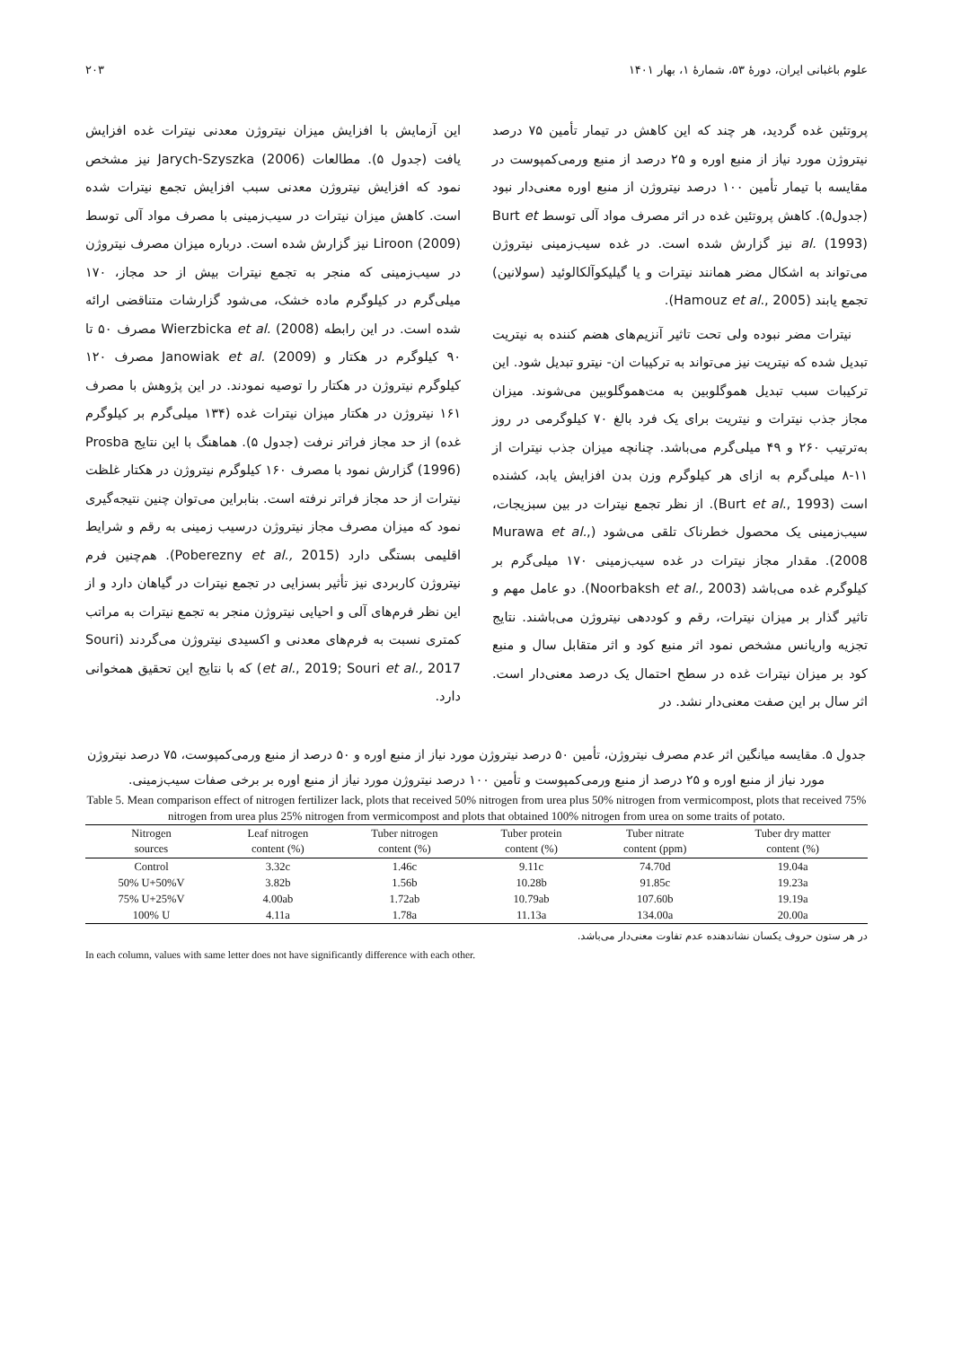علوم باغبانی ایران، دورهٔ ۵۳، شمارهٔ ۱، بهار ۱۴۰۱ ۲۰۳
پروتئین غده گردید، هر چند که این کاهش در تیمار تأمین ۷۵ درصد نیتروژن مورد نیاز از منبع اوره و ۲۵ درصد از منبع ورمی‌کمپوست در مقایسه با تیمار تأمین ۱۰۰ درصد نیتروژن از منبع اوره معنی‌دار نبود (جدول۵). کاهش پروتئین غده در اثر مصرف مواد آلی توسط Burt et al. (1993) نیز گزارش شده است. در غده سیب‌زمینی نیتروژن می‌تواند به اشکال مضر همانند نیترات و یا گیلیکوآلکالوئید (سولانین) تجمع یابند (Hamouz et al., 2005).
نیترات مضر نبوده ولی تحت تاثیر آنزیم‌های هضم کننده به نیتریت تبدیل شده که نیتریت نیز می‌تواند به ترکیبات ان- نیترو تبدیل شود. این ترکیبات سبب تبدیل هموگلوبین به مت‌هموگلوبین می‌شوند. میزان مجاز جذب نیترات و نیتریت برای یک فرد بالغ ۷۰ کیلوگرمی در روز به‌ترتیب ۲۶۰ و ۴۹ میلی‌گرم می‌باشد. چنانچه میزان جذب نیترات از ۱۱-۸ میلی‌گرم به ازای هر کیلوگرم وزن بدن افزایش یابد، کشنده است (Burt et al., 1993). از نظر تجمع نیترات در بین سبزیجات، سیب‌زمینی یک محصول خطرناک تلقی می‌شود (Murawa et al., 2008). مقدار مجاز نیترات در غده سیب‌زمینی ۱۷۰ میلی‌گرم بر کیلوگرم غده می‌باشد (Noorbaksh et al., 2003). دو عامل مهم و تاثیر گذار بر میزان نیترات، رقم و کوددهی نیتروژن می‌باشند. نتایج تجزیه واریانس مشخص نمود اثر منبع کود و اثر متقابل سال و منبع کود بر میزان نیترات غده در سطح احتمال یک درصد معنی‌دار است. اثر سال بر این صفت معنی‌دار نشد. در
این آزمایش با افزایش میزان نیتروژن معدنی نیترات غده افزایش یافت (جدول ۵). مطالعات Jarych-Szyszka (2006) نیز مشخص نمود که افزایش نیتروژن معدنی سبب افزایش تجمع نیترات شده است. کاهش میزان نیترات در سیب‌زمینی با مصرف مواد آلی توسط Liroon (2009) نیز گزارش شده است. درباره میزان مصرف نیتروژن در سیب‌زمینی که منجر به تجمع نیترات بیش از حد مجاز، ۱۷۰ میلی‌گرم در کیلوگرم ماده خشک، می‌شود گزارشات متناقضی ارائه شده است. در این رابطه Wierzbicka et al. (2008) مصرف ۵۰ تا ۹۰ کیلوگرم در هکتار و Janowiak et al. (2009) مصرف ۱۲۰ کیلوگرم نیتروژن در هکتار را توصیه نمودند. در این پژوهش با مصرف ۱۶۱ نیتروژن در هکتار میزان نیترات غده (۱۳۴ میلی‌گرم بر کیلوگرم غده) از حد مجاز فراتر نرفت (جدول ۵). هماهنگ با این نتایج Prosba (1996) گزارش نمود با مصرف ۱۶۰ کیلوگرم نیتروژن در هکتار غلظت نیترات از حد مجاز فراتر نرفته است. بنابراین می‌توان چنین نتیجه‌گیری نمود که میزان مصرف مجاز نیتروژن درسیب زمینی به رقم و شرایط اقلیمی بستگی دارد (Poberezny et al., 2015). هم‌چنین فرم نیتروژن کاربردی نیز تأثیر بسزایی در تجمع نیترات در گیاهان دارد و از این نظر فرم‌های آلی و احیایی نیتروژن منجر به تجمع نیترات به مراتب کمتری نسبت به فرم‌های معدنی و اکسیدی نیتروژن می‌گردند (Souri et al., 2019; Souri et al., 2017) که با نتایج این تحقیق همخوانی دارد.
جدول ۵. مقایسه میانگین اثر عدم مصرف نیتروژن، تأمین ۵۰ درصد نیتروژن مورد نیاز از منبع اوره و ۵۰ درصد از منبع ورمی‌کمپوست، ۷۵ درصد نیتروژن مورد نیاز از منبع اوره و ۲۵ درصد از منبع ورمی‌کمپوست و تأمین ۱۰۰ درصد نیتروژن مورد نیاز از منبع اوره بر برخی صفات سیب‌زمینی.
Table 5. Mean comparison effect of nitrogen fertilizer lack, plots that received 50% nitrogen from urea plus 50% nitrogen from vermicompost, plots that received 75% nitrogen from urea plus 25% nitrogen from vermicompost and plots that obtained 100% nitrogen from urea on some traits of potato.
| Nitrogen sources | Leaf nitrogen content (%) | Tuber nitrogen content (%) | Tuber protein content (%) | Tuber nitrate content (ppm) | Tuber dry matter content (%) |
| --- | --- | --- | --- | --- | --- |
| Control | 3.32c | 1.46c | 9.11c | 74.70d | 19.04a |
| 50% U+50%V | 3.82b | 1.56b | 10.28b | 91.85c | 19.23a |
| 75% U+25%V | 4.00ab | 1.72ab | 10.79ab | 107.60b | 19.19a |
| 100% U | 4.11a | 1.78a | 11.13a | 134.00a | 20.00a |
در هر ستون حروف یکسان نشاندهنده عدم تفاوت معنی‌دار می‌باشد.
In each column, values with same letter does not have significantly difference with each other.